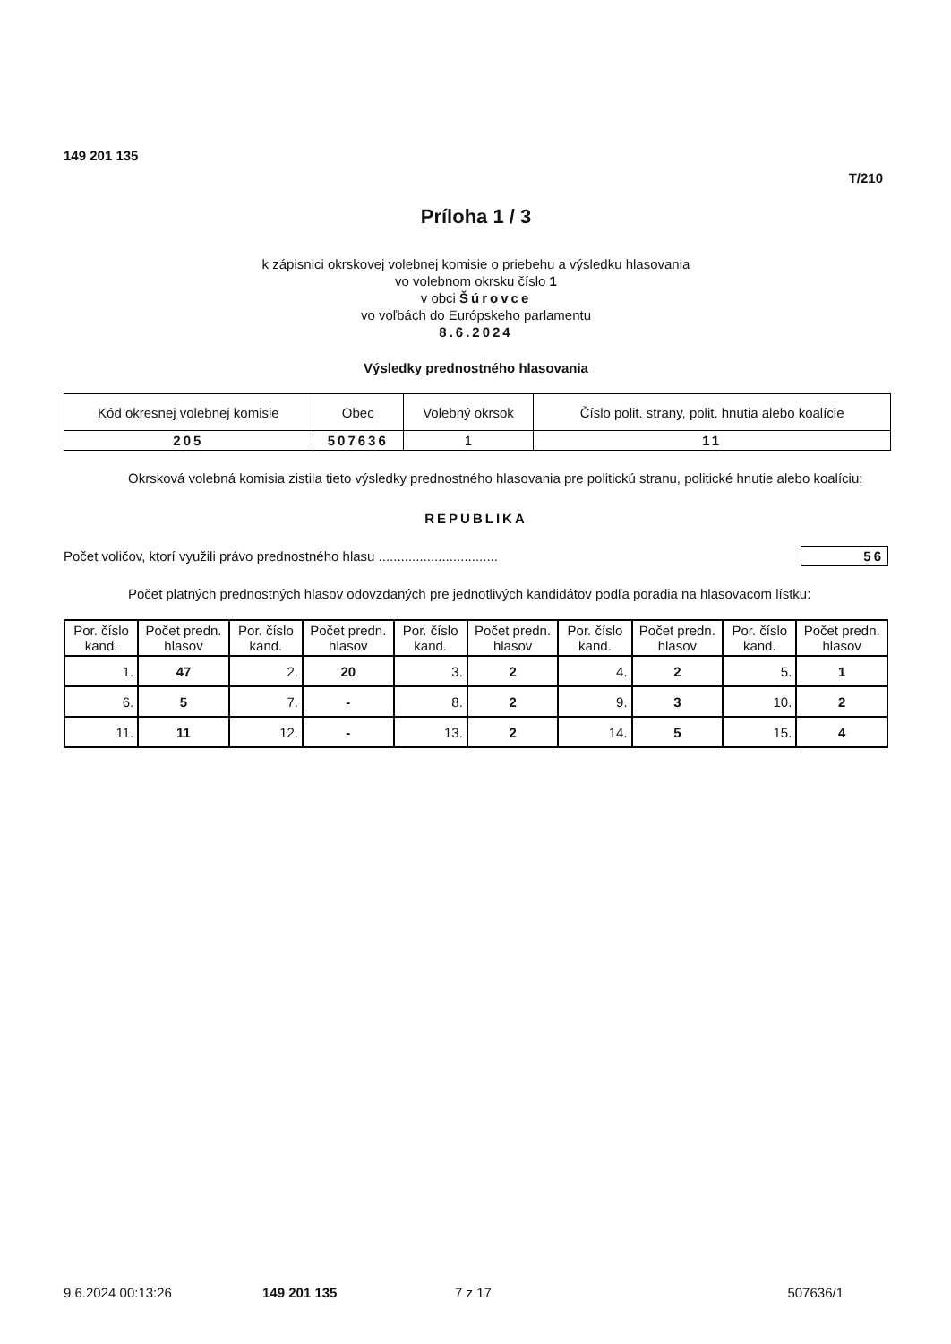149 201 135
T/210
Príloha 1 / 3
k zápisnici okrskovej volebnej komisie o priebehu a výsledku hlasovania
vo volebnom okrsku číslo 1
v obci Šúrovce
vo voľbách do Európskeho parlamentu
8.6.2024
Výsledky prednostného hlasovania
| Kód okresnej volebnej komisie | Obec | Volebný okrsok | Číslo polit. strany, polit. hnutia alebo koalície |
| --- | --- | --- | --- |
| 205 | 507636 | 1 | 11 |
Okrsková volebná komisia zistila tieto výsledky prednostného hlasovania pre politickú stranu, politické hnutie alebo koalíciu:
REPUBLIKA
Počet voličov, ktorí využili právo prednostného hlasu ................................ 56
Počet platných prednostných hlasov odovzdaných pre jednotlivých kandidátov podľa poradia na hlasovacom lístku:
| Por. číslo kand. | Počet predn. hlasov | Por. číslo kand. | Počet predn. hlasov | Por. číslo kand. | Počet predn. hlasov | Por. číslo kand. | Počet predn. hlasov | Por. číslo kand. | Počet predn. hlasov |
| 1. | 47 | 2. | 20 | 3. | 2 | 4. | 2 | 5. | 1 |
| 6. | 5 | 7. | - | 8. | 2 | 9. | 3 | 10. | 2 |
| 11. | 11 | 12. | - | 13. | 2 | 14. | 5 | 15. | 4 |
9.6.2024 00:13:26 149 201 135 7 z 17 507636/1